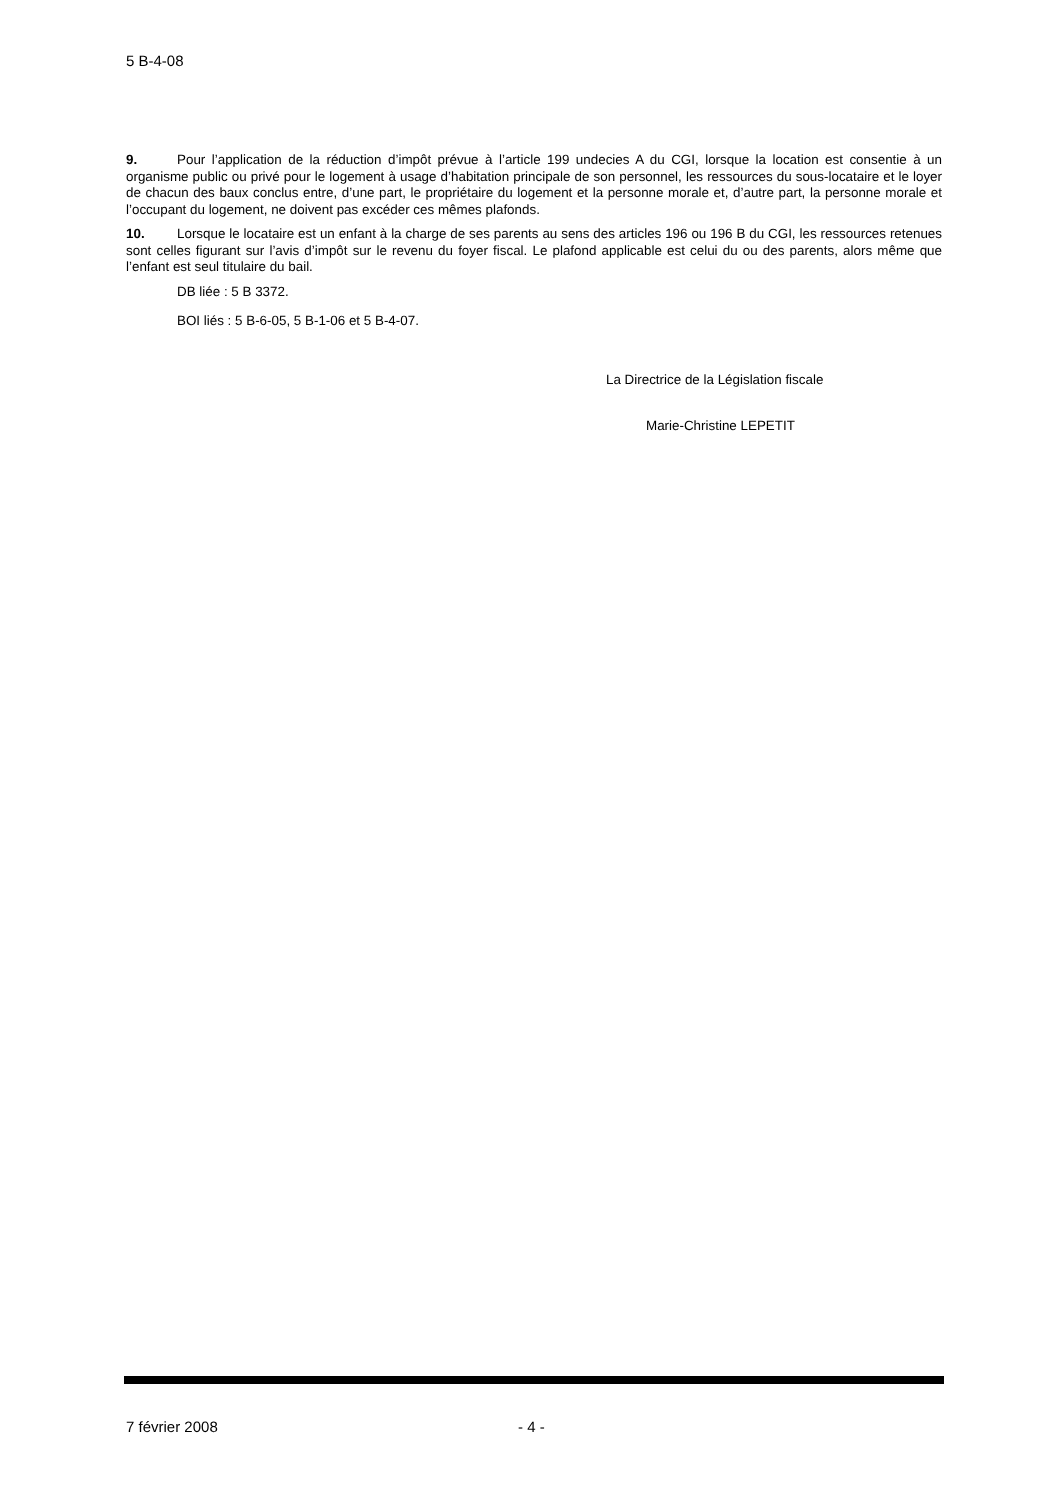5 B-4-08
9. Pour l’application de la réduction d’impôt prévue à l’article 199 undecies A du CGI, lorsque la location est consentie à un organisme public ou privé pour le logement à usage d’habitation principale de son personnel, les ressources du sous-locataire et le loyer de chacun des baux conclus entre, d’une part, le propriétaire du logement et la personne morale et, d’autre part, la personne morale et l’occupant du logement, ne doivent pas excéder ces mêmes plafonds.
10. Lorsque le locataire est un enfant à la charge de ses parents au sens des articles 196 ou 196 B du CGI, les ressources retenues sont celles figurant sur l’avis d’impôt sur le revenu du foyer fiscal. Le plafond applicable est celui du ou des parents, alors même que l’enfant est seul titulaire du bail.
DB liée : 5 B 3372.
BOI liés : 5 B-6-05, 5 B-1-06 et 5 B-4-07.
La Directrice de la Législation fiscale
Marie-Christine LEPETIT
7 février 2008 - 4 -